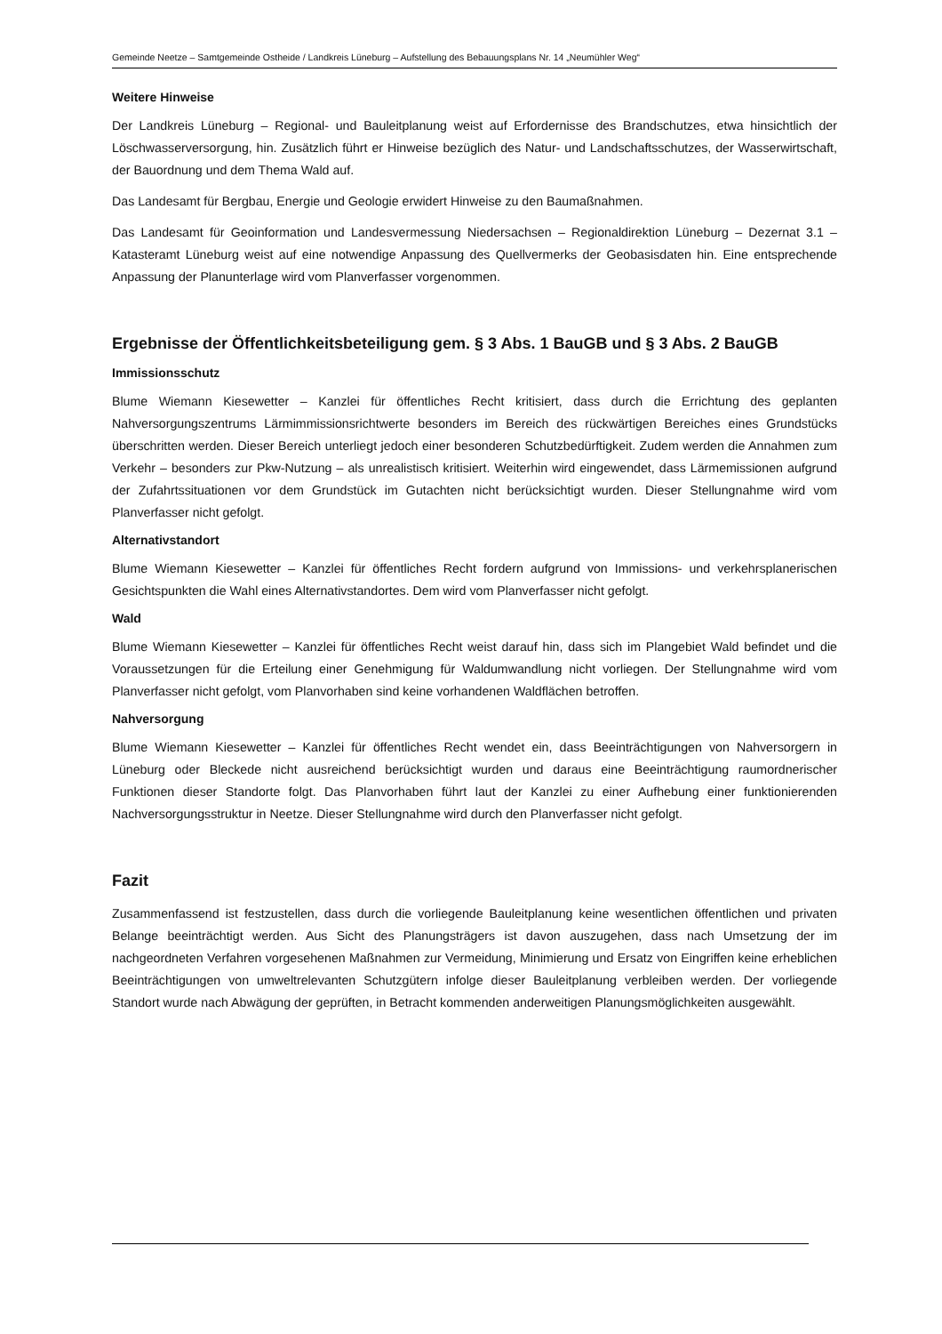Gemeinde Neetze – Samtgemeinde Ostheide / Landkreis Lüneburg – Aufstellung des Bebauungsplans Nr. 14 „Neumühler Weg“
Weitere Hinweise
Der Landkreis Lüneburg – Regional- und Bauleitplanung weist auf Erfordernisse des Brandschutzes, etwa hinsichtlich der Löschwasserversorgung, hin. Zusätzlich führt er Hinweise bezüglich des Natur- und Landschaftsschutzes, der Wasserwirtschaft, der Bauordnung und dem Thema Wald auf.
Das Landesamt für Bergbau, Energie und Geologie erwidert Hinweise zu den Baumaßnahmen.
Das Landesamt für Geoinformation und Landesvermessung Niedersachsen – Regionaldirektion Lüneburg – Dezernat 3.1 – Katasteramt Lüneburg weist auf eine notwendige Anpassung des Quellvermerks der Geobasisdaten hin. Eine entsprechende Anpassung der Planunterlage wird vom Planverfasser vorgenommen.
Ergebnisse der Öffentlichkeitsbeteiligung gem. § 3 Abs. 1 BauGB und § 3 Abs. 2 BauGB
Immissionsschutz
Blume Wiemann Kiesewetter – Kanzlei für öffentliches Recht kritisiert, dass durch die Errichtung des geplanten Nahversorgungszentrums Lärmimmissionsrichtwerte besonders im Bereich des rückwärtigen Bereiches eines Grundstücks überschritten werden. Dieser Bereich unterliegt jedoch einer besonderen Schutzbedürftigkeit. Zudem werden die Annahmen zum Verkehr – besonders zur Pkw-Nutzung – als unrealistisch kritisiert. Weiterhin wird eingewendet, dass Lärmemissionen aufgrund der Zufahrtssituationen vor dem Grundstück im Gutachten nicht berücksichtigt wurden. Dieser Stellungnahme wird vom Planverfasser nicht gefolgt.
Alternativstandort
Blume Wiemann Kiesewetter – Kanzlei für öffentliches Recht fordern aufgrund von Immissions- und verkehrsplanerischen Gesichtspunkten die Wahl eines Alternativstandortes. Dem wird vom Planverfasser nicht gefolgt.
Wald
Blume Wiemann Kiesewetter – Kanzlei für öffentliches Recht weist darauf hin, dass sich im Plangebiet Wald befindet und die Voraussetzungen für die Erteilung einer Genehmigung für Waldumwandlung nicht vorliegen. Der Stellungnahme wird vom Planverfasser nicht gefolgt, vom Planvorhaben sind keine vorhandenen Waldflächen betroffen.
Nahversorgung
Blume Wiemann Kiesewetter – Kanzlei für öffentliches Recht wendet ein, dass Beeinträchtigungen von Nahversorgern in Lüneburg oder Bleckede nicht ausreichend berücksichtigt wurden und daraus eine Beeinträchtigung raumordnerischer Funktionen dieser Standorte folgt. Das Planvorhaben führt laut der Kanzlei zu einer Aufhebung einer funktionierenden Nachversorgungsstruktur in Neetze. Dieser Stellungnahme wird durch den Planverfasser nicht gefolgt.
Fazit
Zusammenfassend ist festzustellen, dass durch die vorliegende Bauleitplanung keine wesentlichen öffentlichen und privaten Belange beeinträchtigt werden. Aus Sicht des Planungsträgers ist davon auszugehen, dass nach Umsetzung der im nachgeordneten Verfahren vorgesehenen Maßnahmen zur Vermeidung, Minimierung und Ersatz von Eingriffen keine erheblichen Beeinträchtigungen von umweltrelevanten Schutzgütern infolge dieser Bauleitplanung verbleiben werden. Der vorliegende Standort wurde nach Abwägung der geprüften, in Betracht kommenden anderweitigen Planungsmöglichkeiten ausgewählt.